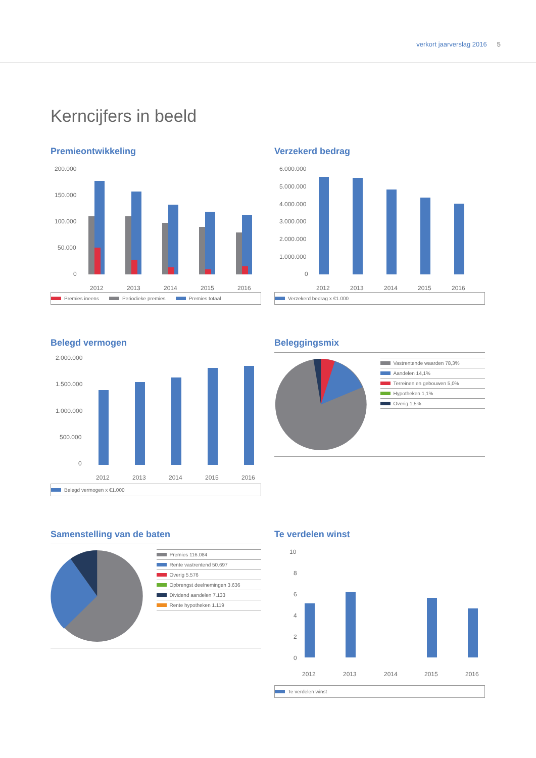verkort jaarverslag 2016 5
Kerncijfers in beeld
Premieontwikkeling
200.000
150.000
100.000
50.000
0
2012
2013
2014
2015
2016
Premies ineens Periodieke premies Premies totaal
Verzekerd bedrag
6.000.000
5.000.000
4.000.000
3.000.000
2.000.000
1.000.000
0
2012
2013
2014
2015
2016
Verzekerd bedrag x €1.000
Belegd vermogen
2.000.000
1.500.000
1.000.000
500.000
0
2012
2013
2014
2015
2016
Belegd vermogen x €1.000
Beleggingsmix
Vastrentende waarden 78,3%
Aandelen 14,1%
Terreinen en gebouwen 5,0%
Hypotheken 1,1%
Overig 1,5%
Samenstelling van de baten
Premies 116.084
Rente vastrentend 50.697
Overig 5.576
Opbrengst deelnemingen 3.636
Dividend aandelen 7.133
Rente hypotheken 1.119
Te verdelen winst
10
8
6
4
2
0
2012
2013
2014
2015
2016
Te verdelen winst